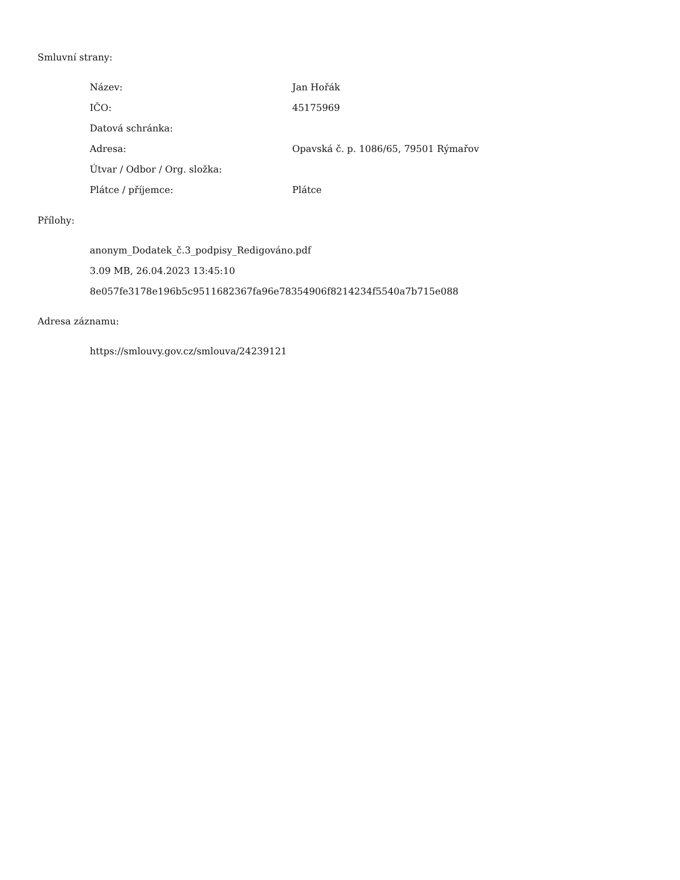Smluvní strany:
| Název: | Jan Hořák |
| IČO: | 45175969 |
| Datová schránka: | |
| Adresa: | Opavská č. p. 1086/65, 79501 Rýmařov |
| Útvar / Odbor / Org. složka: | |
| Plátce / příjemce: | Plátce |
Přílohy:
anonym_Dodatek_č.3_podpisy_Redigováno.pdf
3.09 MB, 26.04.2023 13:45:10
8e057fe3178e196b5c9511682367fa96e78354906f8214234f5540a7b715e088
Adresa záznamu:
https://smlouvy.gov.cz/smlouva/24239121